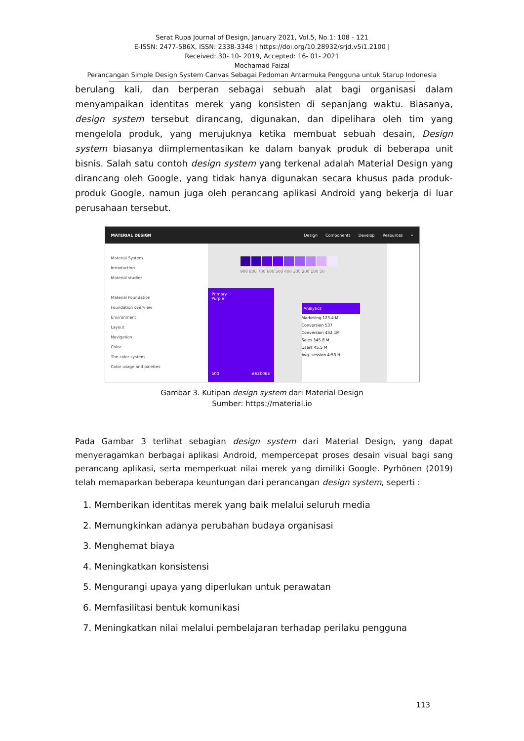Serat Rupa Journal of Design, January 2021, Vol.5, No.1: 108 - 121
E-ISSN: 2477-586X, ISSN: 2338-3348 | https://doi.org/10.28932/srjd.v5i1.2100 |
Received: 30- 10- 2019, Accepted: 16- 01- 2021
Mochamad Faizal
Perancangan Simple Design System Canvas Sebagai Pedoman Antarmuka Pengguna untuk Starup Indonesia
berulang kali, dan berperan sebagai sebuah alat bagi organisasi dalam menyampaikan identitas merek yang konsisten di sepanjang waktu. Biasanya, design system tersebut dirancang, digunakan, dan dipelihara oleh tim yang mengelola produk, yang merujuknya ketika membuat sebuah desain, Design system biasanya diimplementasikan ke dalam banyak produk di beberapa unit bisnis. Salah satu contoh design system yang terkenal adalah Material Design yang dirancang oleh Google, yang tidak hanya digunakan secara khusus pada produk-produk Google, namun juga oleh perancang aplikasi Android yang bekerja di luar perusahaan tersebut.
MATERIAL DESIGN Design Components Develop Resources ⌕
Material System
Introduction
Material studies
Material Foundation
Foundation overview
Environment
Layout
Navigation
Color
The color system
Color usage and palettes
900 800 700 600 500 400 300 200 100 50
Primary
Purple
500 #6200EE
Analytics
Marketing 123.4 M · Conversion 537
Conversion 432.1M
Sales 345.8 M
Users 45.5 M
Avg. session 4:53 H
Gambar 3. Kutipan design system dari Material Design
Sumber: https://material.io
Pada Gambar 3 terlihat sebagian design system dari Material Design, yang dapat menyeragamkan berbagai aplikasi Android, mempercepat proses desain visual bagi sang perancang aplikasi, serta memperkuat nilai merek yang dimiliki Google. Pyrhönen (2019) telah memaparkan beberapa keuntungan dari perancangan design system, seperti :
1. Memberikan identitas merek yang baik melalui seluruh media
2. Memungkinkan adanya perubahan budaya organisasi
3. Menghemat biaya
4. Meningkatkan konsistensi
5. Mengurangi upaya yang diperlukan untuk perawatan
6. Memfasilitasi bentuk komunikasi
7. Meningkatkan nilai melalui pembelajaran terhadap perilaku pengguna
113